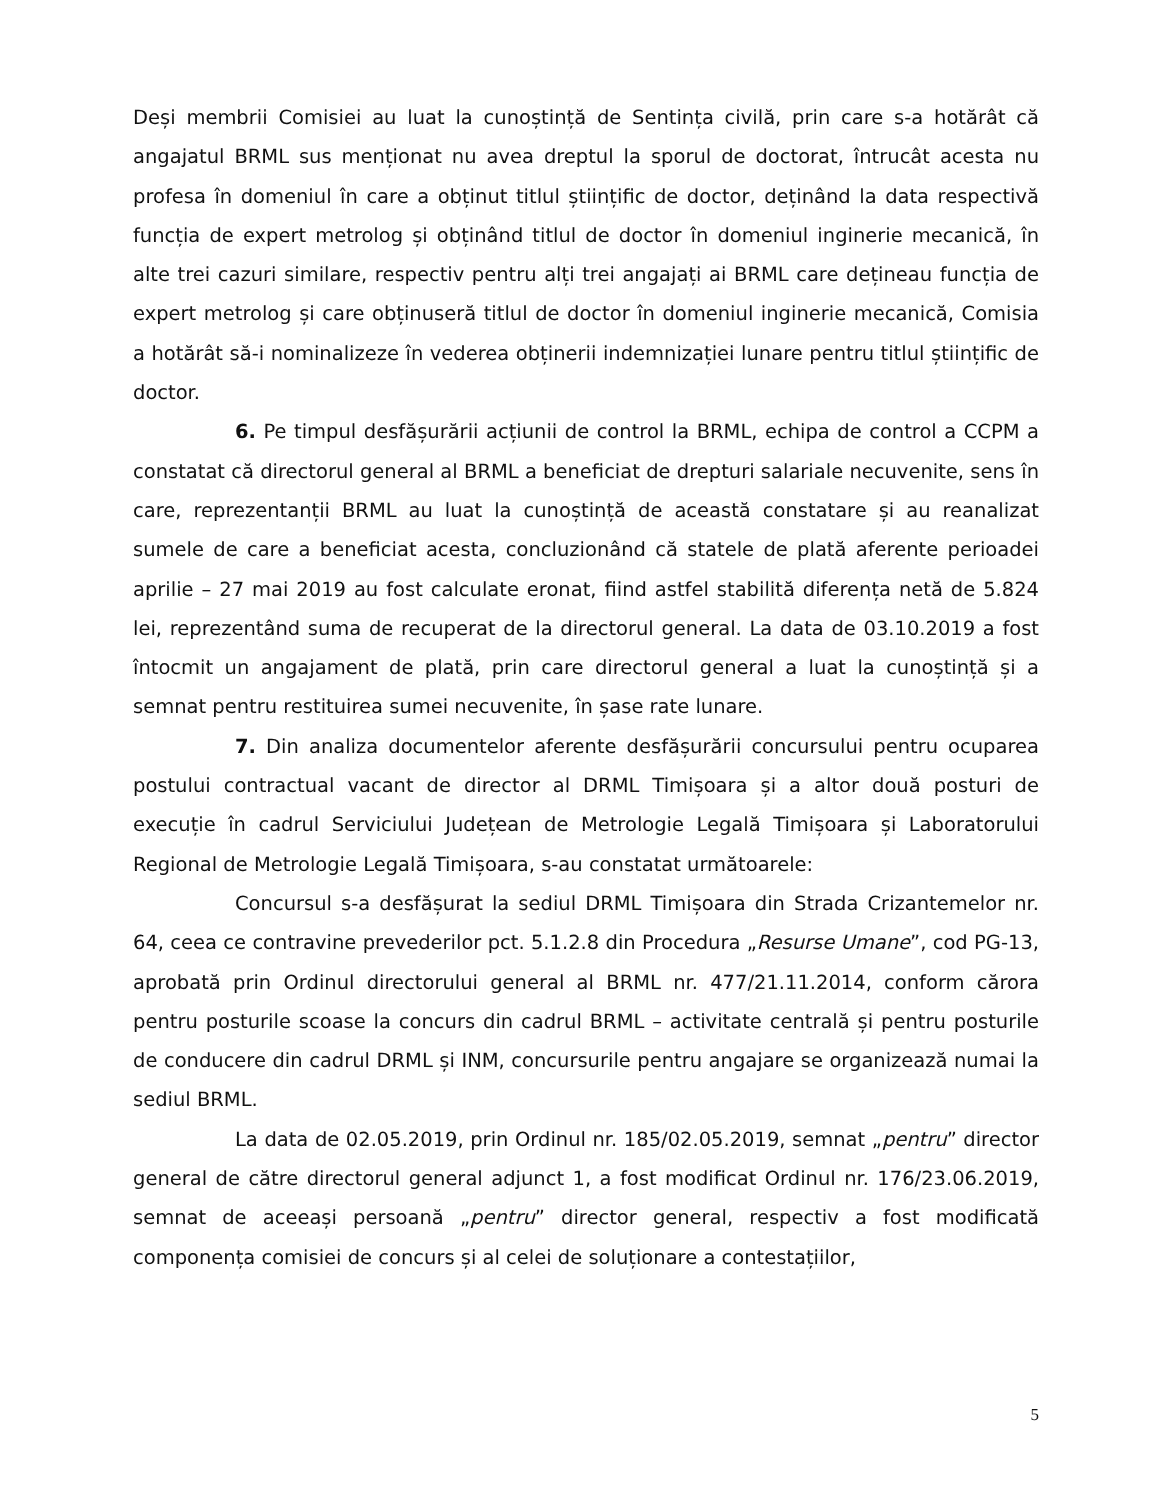Deși membrii Comisiei au luat la cunoștință de Sentința civilă, prin care s-a hotărât că angajatul BRML sus menționat nu avea dreptul la sporul de doctorat, întrucât acesta nu profesa în domeniul în care a obținut titlul științific de doctor, deținând la data respectivă funcția de expert metrolog și obținând titlul de doctor în domeniul inginerie mecanică, în alte trei cazuri similare, respectiv pentru alți trei angajați ai BRML care dețineau funcția de expert metrolog și care obținuseră titlul de doctor în domeniul inginerie mecanică, Comisia a hotărât să-i nominalizeze în vederea obținerii indemnizației lunare pentru titlul științific de doctor.
6. Pe timpul desfășurării acțiunii de control la BRML, echipa de control a CCPM a constatat că directorul general al BRML a beneficiat de drepturi salariale necuvenite, sens în care, reprezentanții BRML au luat la cunoștință de această constatare și au reanalizat sumele de care a beneficiat acesta, concluzionând că statele de plată aferente perioadei aprilie – 27 mai 2019 au fost calculate eronat, fiind astfel stabilită diferența netă de 5.824 lei, reprezentând suma de recuperat de la directorul general. La data de 03.10.2019 a fost întocmit un angajament de plată, prin care directorul general a luat la cunoștință și a semnat pentru restituirea sumei necuvenite, în șase rate lunare.
7. Din analiza documentelor aferente desfășurării concursului pentru ocuparea postului contractual vacant de director al DRML Timișoara și a altor două posturi de execuție în cadrul Serviciului Județean de Metrologie Legală Timișoara și Laboratorului Regional de Metrologie Legală Timișoara, s-au constatat următoarele:
Concursul s-a desfășurat la sediul DRML Timișoara din Strada Crizantemelor nr. 64, ceea ce contravine prevederilor pct. 5.1.2.8 din Procedura „Resurse Umane”, cod PG-13, aprobată prin Ordinul directorului general al BRML nr. 477/21.11.2014, conform cărora pentru posturile scoase la concurs din cadrul BRML – activitate centrală și pentru posturile de conducere din cadrul DRML și INM, concursurile pentru angajare se organizează numai la sediul BRML.
La data de 02.05.2019, prin Ordinul nr. 185/02.05.2019, semnat „pentru” director general de către directorul general adjunct 1, a fost modificat Ordinul nr. 176/23.06.2019, semnat de aceeași persoană „pentru” director general, respectiv a fost modificată componența comisiei de concurs și al celei de soluționare a contestațiilor,
5